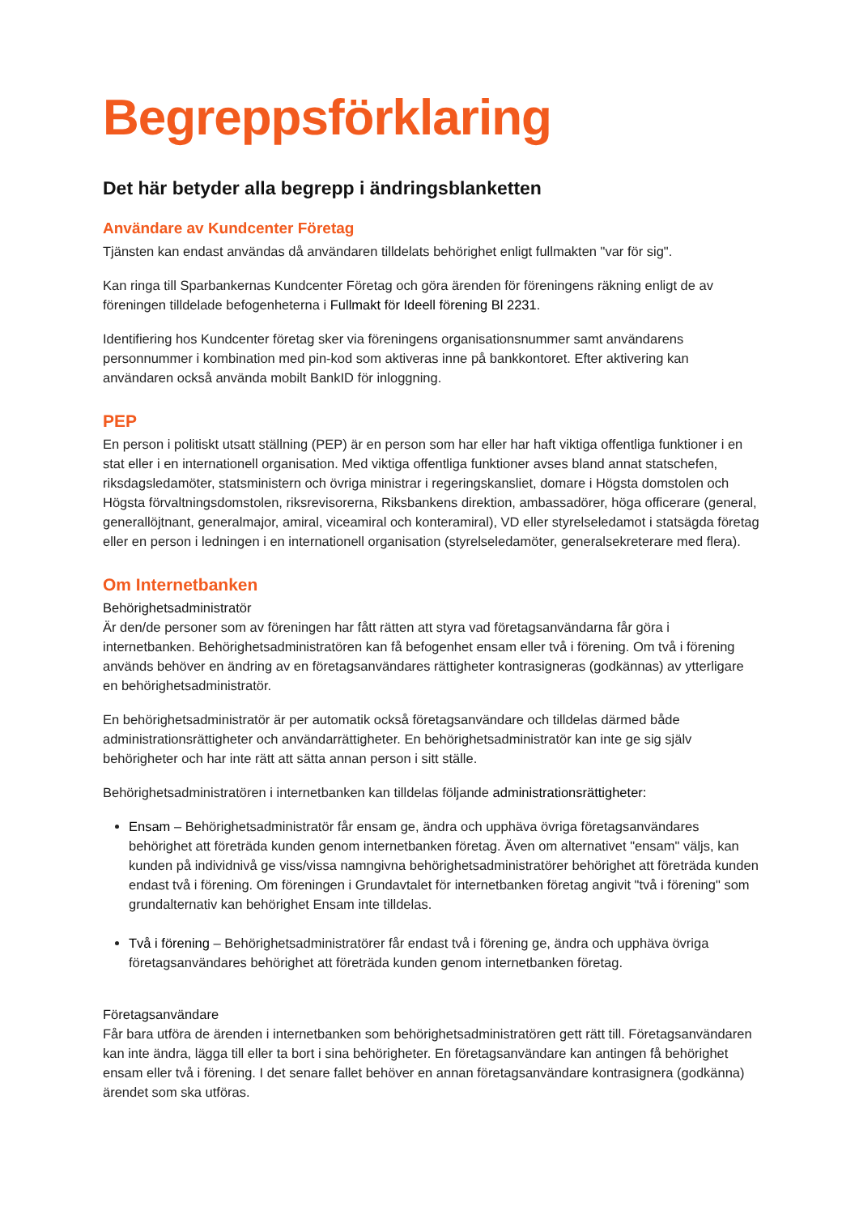Begreppsförklaring
Det här betyder alla begrepp i ändringsblanketten
Användare av Kundcenter Företag
Tjänsten kan endast användas då användaren tilldelats behörighet enligt fullmakten "var för sig".
Kan ringa till Sparbankernas Kundcenter Företag och göra ärenden för föreningens räkning enligt de av föreningen tilldelade befogenheterna i Fullmakt för Ideell förening Bl 2231.
Identifiering hos Kundcenter företag sker via föreningens organisationsnummer samt användarens personnummer i kombination med pin-kod som aktiveras inne på bankkontoret. Efter aktivering kan användaren också använda mobilt BankID för inloggning.
PEP
En person i politiskt utsatt ställning (PEP) är en person som har eller har haft viktiga offentliga funktioner i en stat eller i en internationell organisation. Med viktiga offentliga funktioner avses bland annat statschefen, riksdagsledamöter, statsministern och övriga ministrar i regeringskansliet, domare i Högsta domstolen och Högsta förvaltningsdomstolen, riksrevisorerna, Riksbankens direktion, ambassadörer, höga officerare (general, generallöjtnant, generalmajor, amiral, viceamiral och konteramiral), VD eller styrelseledamot i statsägda företag eller en person i ledningen i en internationell organisation (styrelseledamöter, generalsekreterare med flera).
Om Internetbanken
Behörighetsadministratör
Är den/de personer som av föreningen har fått rätten att styra vad företagsanvändarna får göra i internetbanken. Behörighetsadministratören kan få befogenhet ensam eller två i förening. Om två i förening används behöver en ändring av en företagsanvändares rättigheter kontrasigneras (godkännas) av ytterligare en behörighetsadministratör.
En behörighetsadministratör är per automatik också företagsanvändare och tilldelas därmed både administrationsrättigheter och användarrättigheter. En behörighetsadministratör kan inte ge sig själv behörigheter och har inte rätt att sätta annan person i sitt ställe.
Behörighetsadministratören i internetbanken kan tilldelas följande administrationsrättigheter:
Ensam – Behörighetsadministratör får ensam ge, ändra och upphäva övriga företagsanvändares behörighet att företräda kunden genom internetbanken företag. Även om alternativet "ensam" väljs, kan kunden på individnivå ge viss/vissa namngivna behörighetsadministratörer behörighet att företräda kunden endast två i förening. Om föreningen i Grundavtalet för internetbanken företag angivit "två i förening" som grundalternativ kan behörighet Ensam inte tilldelas.
Två i förening – Behörighetsadministratörer får endast två i förening ge, ändra och upphäva övriga företagsanvändares behörighet att företräda kunden genom internetbanken företag.
Företagsanvändare
Får bara utföra de ärenden i internetbanken som behörighetsadministratören gett rätt till. Företagsanvändaren kan inte ändra, lägga till eller ta bort i sina behörigheter. En företagsanvändare kan antingen få behörighet ensam eller två i förening. I det senare fallet behöver en annan företagsanvändare kontrasignera (godkänna) ärendet som ska utföras.